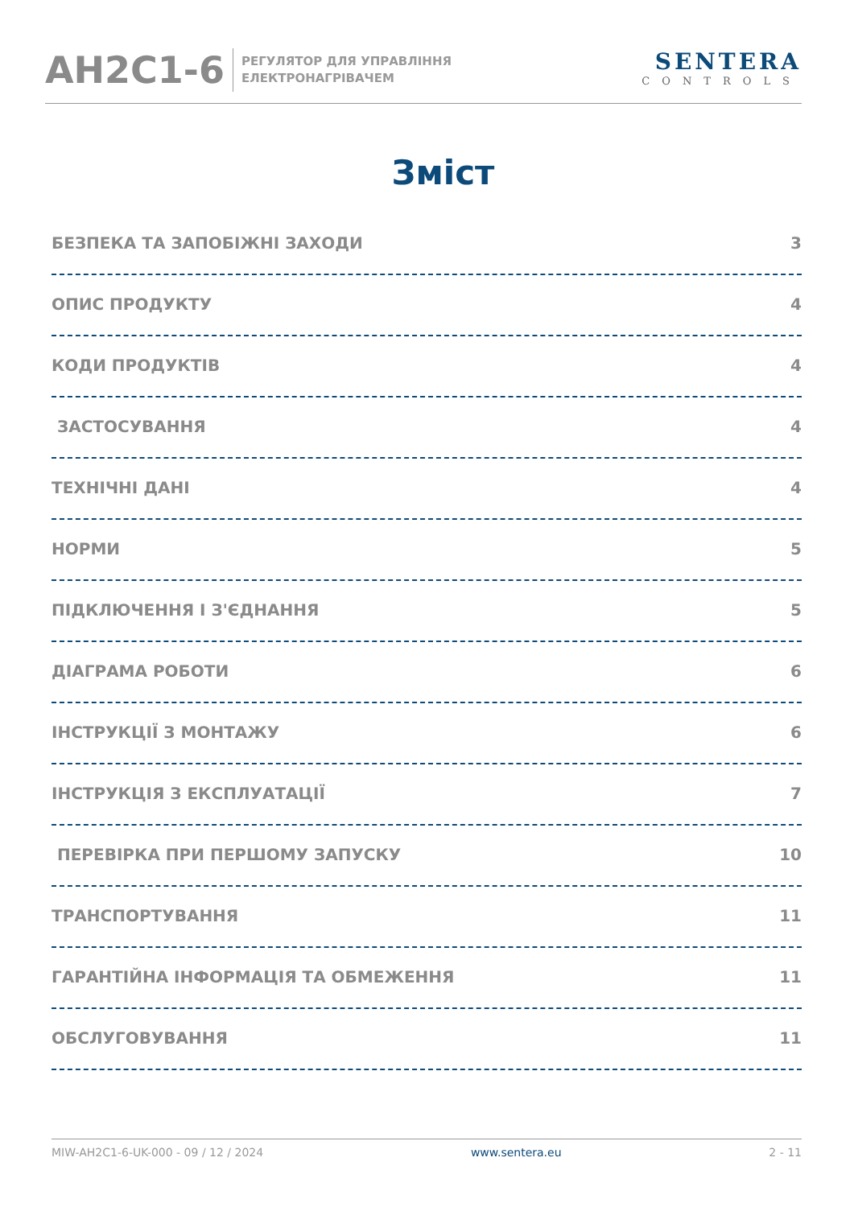AH2C1-6
РЕГУЛЯТОР ДЛЯ УПРАВЛІННЯ
ЕЛЕКТРОНАГРІВАЧЕМ
SENTERA
CONTROLS
Зміст
БЕЗПЕКА ТА ЗАПОБІЖНІ ЗАХОДИ 3
ОПИС ПРОДУКТУ 4
КОДИ ПРОДУКТІВ 4
ЗАСТОСУВАННЯ 4
ТЕХНІЧНІ ДАНІ 4
НОРМИ 5
ПІДКЛЮЧЕННЯ І З'ЄДНАННЯ 5
ДІАГРАМА РОБОТИ 6
ІНСТРУКЦІЇ З МОНТАЖУ 6
ІНСТРУКЦІЯ З ЕКСПЛУАТАЦІЇ 7
ПЕРЕВІРКА ПРИ ПЕРШОМУ ЗАПУСКУ 10
ТРАНСПОРТУВАННЯ 11
ГАРАНТІЙНА ІНФОРМАЦІЯ ТА ОБМЕЖЕННЯ 11
ОБСЛУГОВУВАННЯ 11
MIW-AH2C1-6-UK-000 - 09 / 12 / 2024 www.sentera.eu 2 - 11